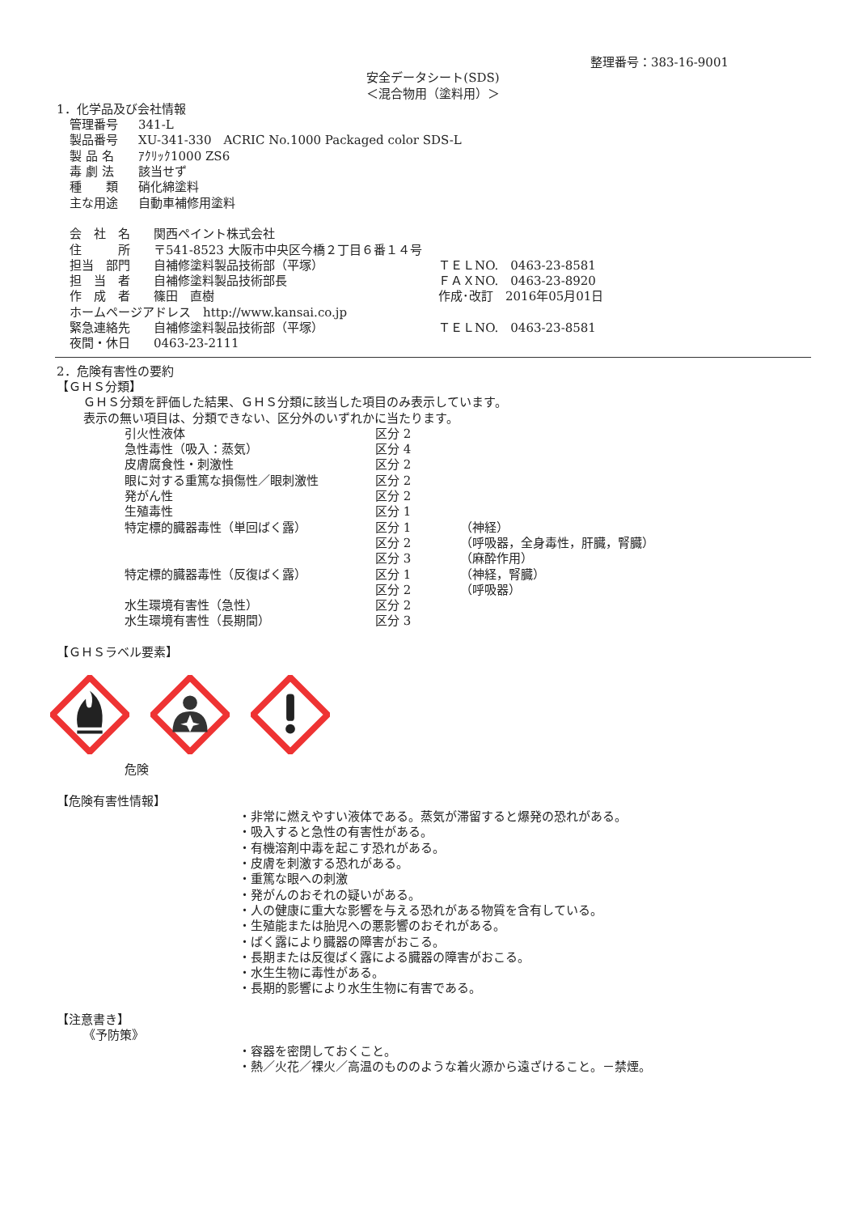整理番号：383-16-9001
安全データシート(SDS)
＜混合物用（塗料用）＞
1．化学品及び会社情報
| 管理番号 | 341-L |
| 製品番号 | XU-341-330 ACRIC No.1000 Packaged color SDS-L |
| 製 品 名 | ｱｸﾘｯｸ1000 ZS6 |
| 毒 劇 法 | 該当せず |
| 種 類 | 硝化綿塗料 |
| 主な用途 | 自動車補修用塗料 |
| 会 社 名 | 関西ペイント株式会社 | |
| 住 所 | 〒541-8523 大阪市中央区今橋２丁目６番１４号 | |
| 担当 部門 | 自補修塗料製品技術部（平塚） | ＴＥＬNO. 0463-23-8581 |
| 担 当 者 | 自補修塗料製品技術部長 | ＦＡＸNO. 0463-23-8920 |
| 作 成 者 | 篠田 直樹 | 作成･改訂 2016年05月01日 |
| ホームページアドレス http://www.kansai.co.jp | | |
| 緊急連絡先 | 自補修塗料製品技術部（平塚） | ＴＥＬNO. 0463-23-8581 |
| 夜間・休日 | 0463-23-2111 | |
2．危険有害性の要約
【ＧＨＳ分類】
ＧＨＳ分類を評価した結果、ＧＨＳ分類に該当した項目のみ表示しています。
表示の無い項目は、分類できない、区分外のいずれかに当たります。
| 引火性液体 | 区分 2 | |
| 急性毒性（吸入：蒸気） | 区分 4 | |
| 皮膚腐食性・刺激性 | 区分 2 | |
| 眼に対する重篤な損傷性／眼刺激性 | 区分 2 | |
| 発がん性 | 区分 2 | |
| 生殖毒性 | 区分 1 | |
| 特定標的臓器毒性（単回ばく露） | 区分 1 | （神経） |
| | 区分 2 | （呼吸器，全身毒性，肝臓，腎臓） |
| | 区分 3 | （麻酔作用） |
| 特定標的臓器毒性（反復ばく露） | 区分 1 | （神経，腎臓） |
| | 区分 2 | （呼吸器） |
| 水生環境有害性（急性） | 区分 2 | |
| 水生環境有害性（長期間） | 区分 3 | |
【ＧＨＳラベル要素】
危険
【危険有害性情報】
・非常に燃えやすい液体である。蒸気が滞留すると爆発の恐れがある。
・吸入すると急性の有害性がある。
・有機溶剤中毒を起こす恐れがある。
・皮膚を刺激する恐れがある。
・重篤な眼への刺激
・発がんのおそれの疑いがある。
・人の健康に重大な影響を与える恐れがある物質を含有している。
・生殖能または胎児への悪影響のおそれがある。
・ばく露により臓器の障害がおこる。
・長期または反復ばく露による臓器の障害がおこる。
・水生生物に毒性がある。
・長期的影響により水生生物に有害である。
【注意書き】
《予防策》
・容器を密閉しておくこと。
・熱／火花／裸火／高温のもののような着火源から遠ざけること。－禁煙。